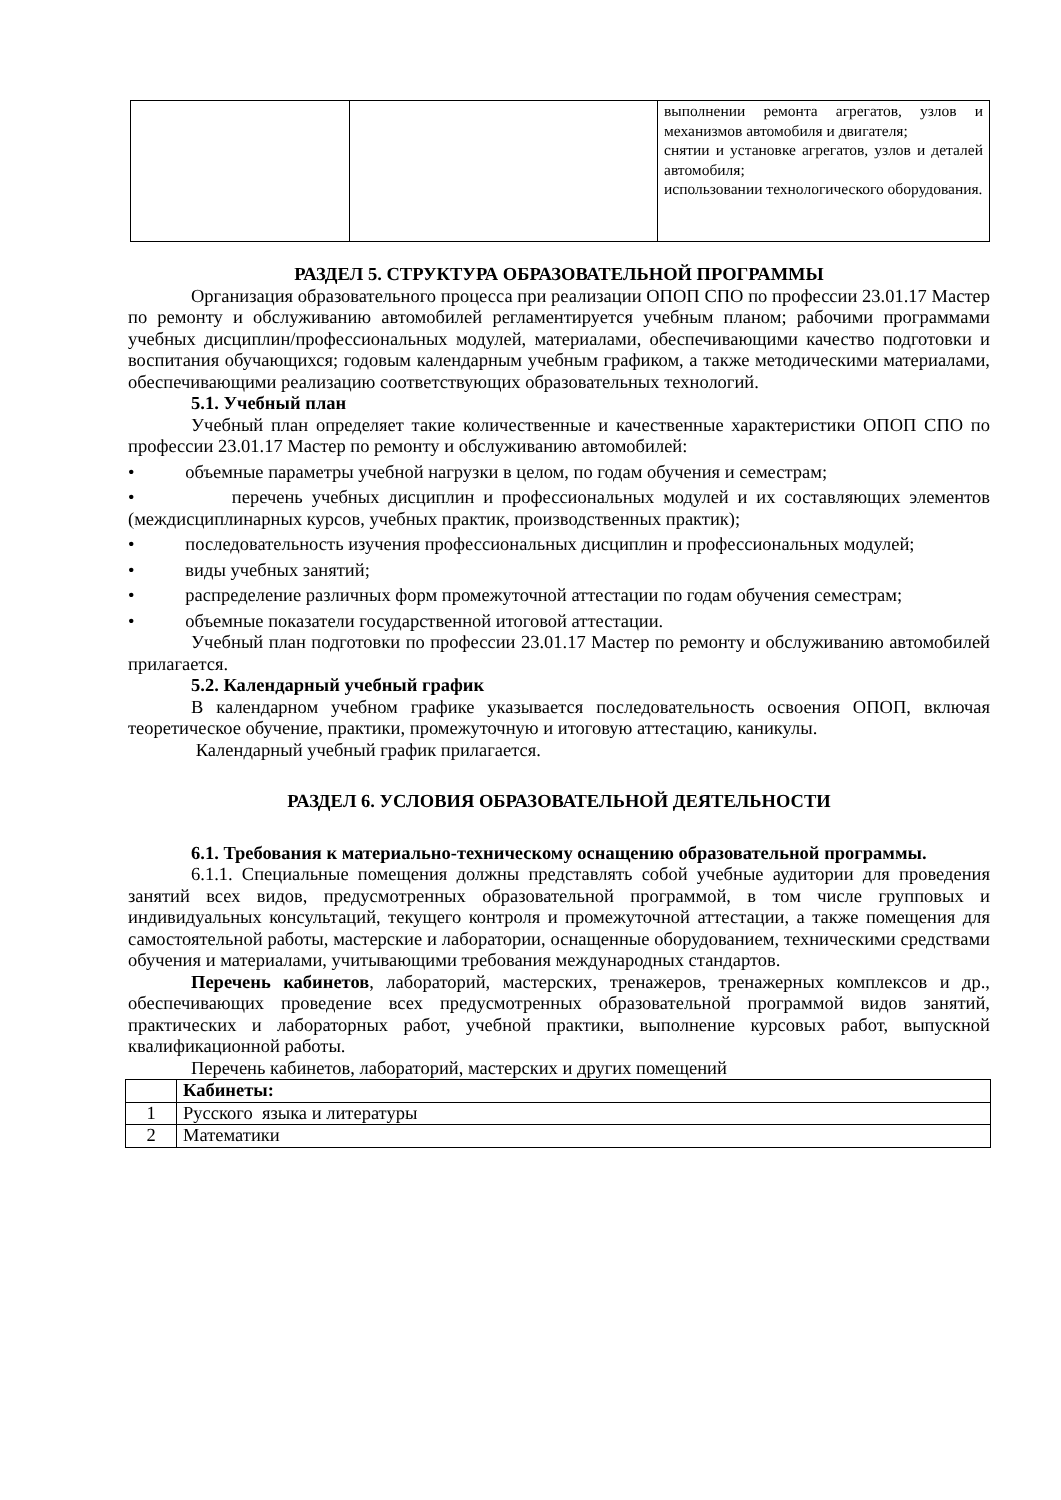| | | выполнении ремонта агрегатов, узлов и механизмов автомобиля и двигателя; снятии и установке агрегатов, узлов и деталей автомобиля; использовании технологического оборудования. |
РАЗДЕЛ 5. СТРУКТУРА ОБРАЗОВАТЕЛЬНОЙ ПРОГРАММЫ
Организация образовательного процесса при реализации ОПОП СПО по профессии 23.01.17 Мастер по ремонту и обслуживанию автомобилей регламентируется учебным планом; рабочими программами учебных дисциплин/профессиональных модулей, материалами, обеспечивающими качество подготовки и воспитания обучающихся; годовым календарным учебным графиком, а также методическими материалами, обеспечивающими реализацию соответствующих образовательных технологий.
5.1. Учебный план
Учебный план определяет такие количественные и качественные характеристики ОПОП СПО по профессии 23.01.17 Мастер по ремонту и обслуживанию автомобилей:
• объемные параметры учебной нагрузки в целом, по годам обучения и семестрам;
• перечень учебных дисциплин и профессиональных модулей и их составляющих элементов (междисциплинарных курсов, учебных практик, производственных практик);
• последовательность изучения профессиональных дисциплин и профессиональных модулей;
• виды учебных занятий;
• распределение различных форм промежуточной аттестации по годам обучения семестрам;
• объемные показатели государственной итоговой аттестации.
Учебный план подготовки по профессии 23.01.17 Мастер по ремонту и обслуживанию автомобилей прилагается.
5.2. Календарный учебный график
В календарном учебном графике указывается последовательность освоения ОПОП, включая теоретическое обучение, практики, промежуточную и итоговую аттестацию, каникулы.
Календарный учебный график прилагается.
РАЗДЕЛ 6. УСЛОВИЯ ОБРАЗОВАТЕЛЬНОЙ ДЕЯТЕЛЬНОСТИ
6.1. Требования к материально-техническому оснащению образовательной программы.
6.1.1. Специальные помещения должны представлять собой учебные аудитории для проведения занятий всех видов, предусмотренных образовательной программой, в том числе групповых и индивидуальных консультаций, текущего контроля и промежуточной аттестации, а также помещения для самостоятельной работы, мастерские и лаборатории, оснащенные оборудованием, техническими средствами обучения и материалами, учитывающими требования международных стандартов.
Перечень кабинетов, лабораторий, мастерских, тренажеров, тренажерных комплексов и др., обеспечивающих проведение всех предусмотренных образовательной программой видов занятий, практических и лабораторных работ, учебной практики, выполнение курсовых работ, выпускной квалификационной работы.
Перечень кабинетов, лабораторий, мастерских и других помещений
| | Кабинеты: |
| 1 | Русского языка и литературы |
| 2 | Математики |